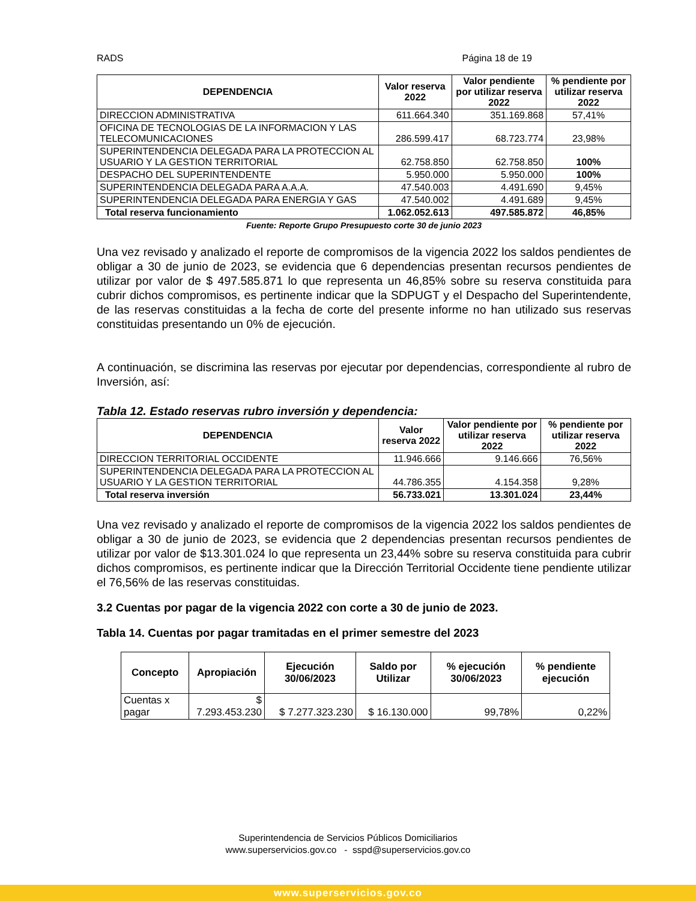RADS Página 18 de 19
| DEPENDENCIA | Valor reserva 2022 | Valor pendiente por utilizar reserva 2022 | % pendiente por utilizar reserva 2022 |
| --- | --- | --- | --- |
| DIRECCION ADMINISTRATIVA | 611.664.340 | 351.169.868 | 57,41% |
| OFICINA DE TECNOLOGIAS DE LA INFORMACION Y LAS TELECOMUNICACIONES | 286.599.417 | 68.723.774 | 23,98% |
| SUPERINTENDENCIA DELEGADA PARA LA PROTECCION AL USUARIO Y LA GESTION TERRITORIAL | 62.758.850 | 62.758.850 | 100% |
| DESPACHO DEL SUPERINTENDENTE | 5.950.000 | 5.950.000 | 100% |
| SUPERINTENDENCIA DELEGADA PARA A.A.A. | 47.540.003 | 4.491.690 | 9,45% |
| SUPERINTENDENCIA DELEGADA PARA ENERGIA Y GAS | 47.540.002 | 4.491.689 | 9,45% |
| Total reserva funcionamiento | 1.062.052.613 | 497.585.872 | 46,85% |
Fuente: Reporte Grupo Presupuesto corte 30 de junio 2023
Una vez revisado y analizado el reporte de compromisos de la vigencia 2022 los saldos pendientes de obligar a 30 de junio de 2023, se evidencia que 6 dependencias presentan recursos pendientes de utilizar por valor de $ 497.585.871 lo que representa un 46,85% sobre su reserva constituida para cubrir dichos compromisos, es pertinente indicar que la SDPUGT y el Despacho del Superintendente, de las reservas constituidas a la fecha de corte del presente informe no han utilizado sus reservas constituidas presentando un 0% de ejecución.
A continuación, se discrimina las reservas por ejecutar por dependencias, correspondiente al rubro de Inversión, así:
Tabla 12. Estado reservas rubro inversión y dependencia:
| DEPENDENCIA | Valor reserva 2022 | Valor pendiente por utilizar reserva 2022 | % pendiente por utilizar reserva 2022 |
| --- | --- | --- | --- |
| DIRECCION TERRITORIAL OCCIDENTE | 11.946.666 | 9.146.666 | 76,56% |
| SUPERINTENDENCIA DELEGADA PARA LA PROTECCION AL USUARIO Y LA GESTION TERRITORIAL | 44.786.355 | 4.154.358 | 9,28% |
| Total reserva inversión | 56.733.021 | 13.301.024 | 23,44% |
Una vez revisado y analizado el reporte de compromisos de la vigencia 2022 los saldos pendientes de obligar a 30 de junio de 2023, se evidencia que 2 dependencias presentan recursos pendientes de utilizar por valor de $13.301.024 lo que representa un 23,44% sobre su reserva constituida para cubrir dichos compromisos, es pertinente indicar que la Dirección Territorial Occidente tiene pendiente utilizar el 76,56% de las reservas constituidas.
3.2 Cuentas por pagar de la vigencia 2022 con corte a 30 de junio de 2023.
Tabla 14. Cuentas por pagar tramitadas en el primer semestre del 2023
| Concepto | Apropiación | Ejecución 30/06/2023 | Saldo por Utilizar | % ejecución 30/06/2023 | % pendiente ejecución |
| --- | --- | --- | --- | --- | --- |
| Cuentas x pagar | $ 7.293.453.230 | $ 7.277.323.230 | $ 16.130.000 | 99,78% | 0,22% |
Superintendencia de Servicios Públicos Domiciliarios
www.superservicios.gov.co - sspd@superservicios.gov.co
www.superservicios.gov.co